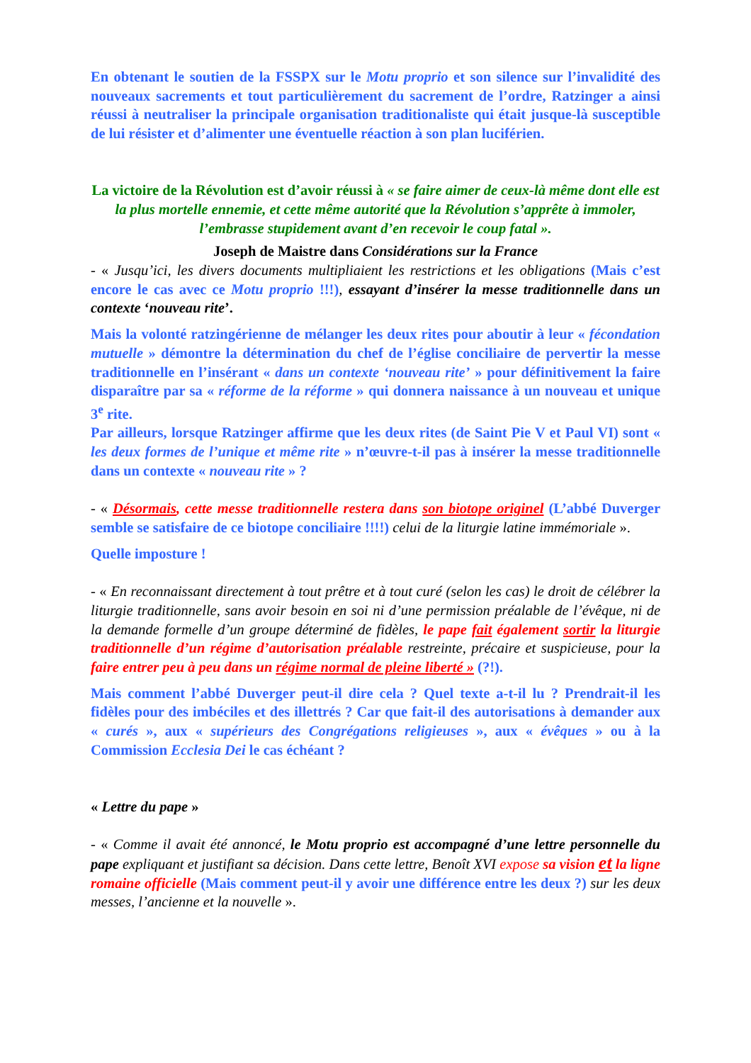En obtenant le soutien de la FSSPX sur le Motu proprio et son silence sur l’invalidité des nouveaux sacrements et tout particulièrement du sacrement de l’ordre, Ratzinger a ainsi réussi à neutraliser la principale organisation traditionaliste qui était jusque-là susceptible de lui résister et d’alimenter une éventuelle réaction à son plan luciférien.
La victoire de la Révolution est d’avoir réussi à « se faire aimer de ceux-là même dont elle est la plus mortelle ennemie, et cette même autorité que la Révolution s’apprête à immoler, l’embrasse stupidement avant d’en recevoir le coup fatal ».
Joseph de Maistre dans Considérations sur la France
- « Jusqu’ici, les divers documents multipliaient les restrictions et les obligations (Mais c’est encore le cas avec ce Motu proprio !!!), essayant d’insérer la messe traditionnelle dans un contexte ‘nouveau rite’.
Mais la volonté ratzingérienne de mélanger les deux rites pour aboutir à leur « fécondation mutuelle » démontre la détermination du chef de l’église conciliaire de pervertir la messe traditionnelle en l’insérant « dans un contexte ‘nouveau rite’ » pour définitivement la faire disparaître par sa « réforme de la réforme » qui donnera naissance à un nouveau et unique 3<sup>e</sup> rite.
Par ailleurs, lorsque Ratzinger affirme que les deux rites (de Saint Pie V et Paul VI) sont « les deux formes de l’unique et même rite » n’œuvre-t-il pas à insérer la messe traditionnelle dans un contexte « nouveau rite » ?
- « Désormais, cette messe traditionnelle restera dans son biotope originel (L’abbé Duverger semble se satisfaire de ce biotope conciliaire !!!!) celui de la liturgie latine immémoriale ».
Quelle imposture !
- « En reconnaissant directement à tout prêtre et à tout curé (selon les cas) le droit de célébrer la liturgie traditionnelle, sans avoir besoin en soi ni d’une permission préalable de l’évêque, ni de la demande formelle d’un groupe déterminé de fidèles, le pape fait également sortir la liturgie traditionnelle d’un régime d’autorisation préalable restreinte, précaire et suspicieuse, pour la faire entrer peu à peu dans un régime normal de pleine liberté » (?!).
Mais comment l’abbé Duverger peut-il dire cela ? Quel texte a-t-il lu ? Prendrait-il les fidèles pour des imbéciles et des illettrés ? Car que fait-il des autorisations à demander aux « curés », aux « supérieurs des Congrégations religieuses », aux « évêques » ou à la Commission Ecclesia Dei le cas échéant ?
« Lettre du pape »
- « Comme il avait été annoncé, le Motu proprio est accompagné d’une lettre personnelle du pape expliquant et justifiant sa décision. Dans cette lettre, Benoît XVI expose sa vision et la ligne romaine officielle (Mais comment peut-il y avoir une différence entre les deux ?) sur les deux messes, l’ancienne et la nouvelle ».